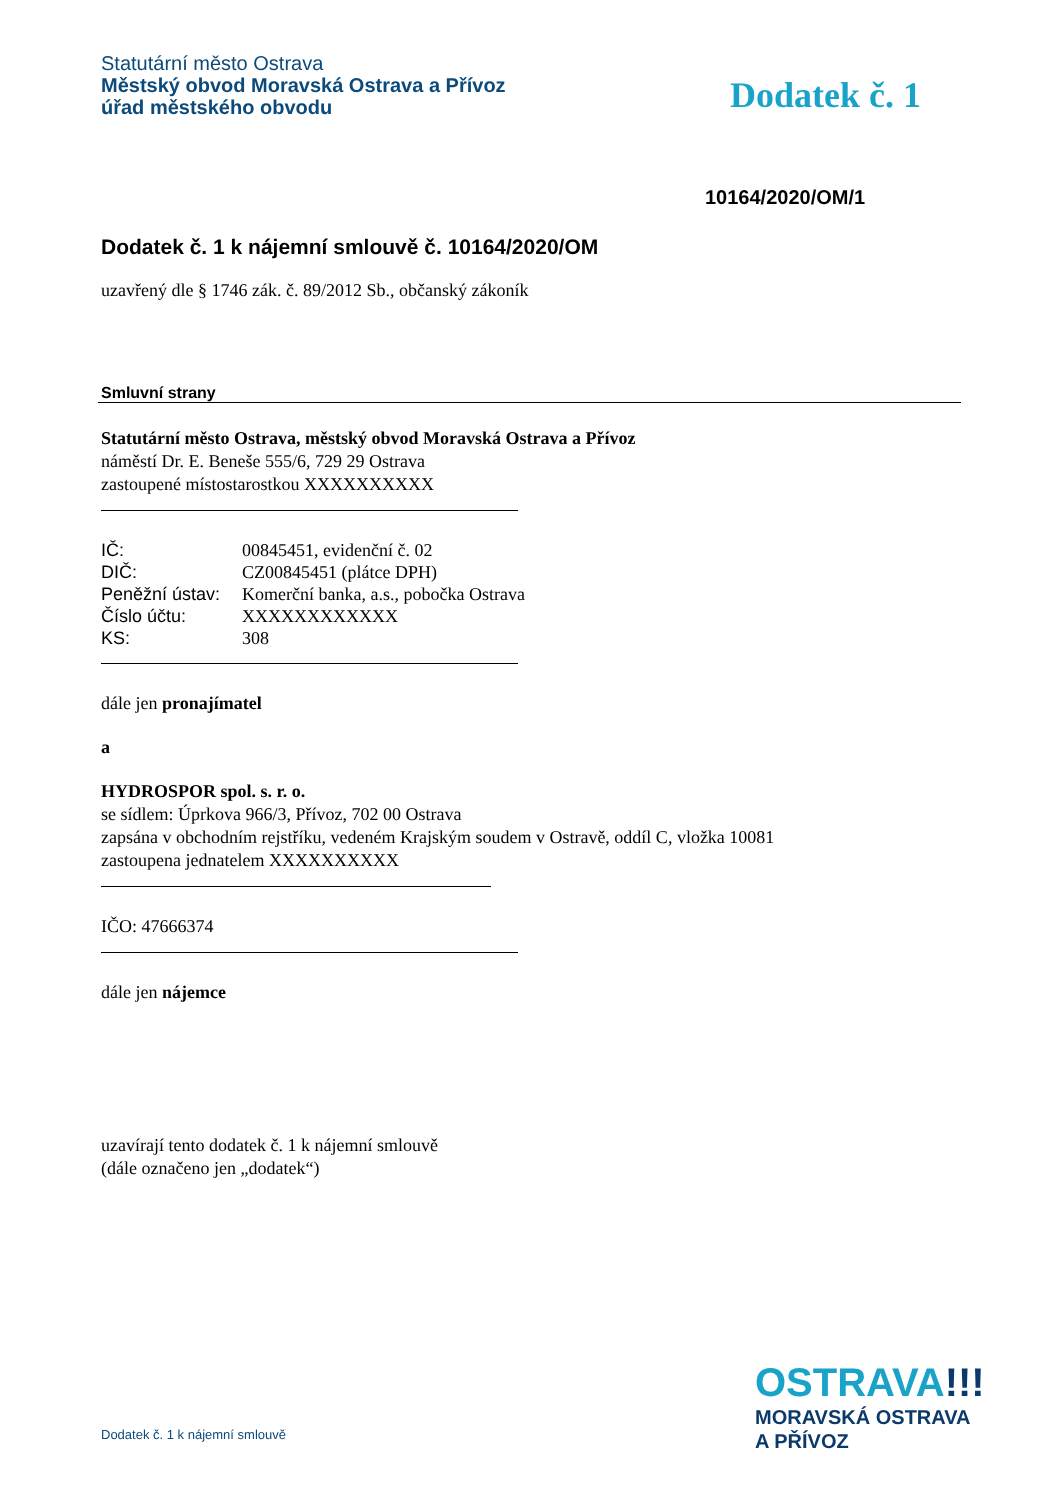Statutární město Ostrava
Městský obvod Moravská Ostrava a Přívoz
úřad městského obvodu
Dodatek č. 1
10164/2020/OM/1
Dodatek č. 1 k nájemní smlouvě č. 10164/2020/OM
uzavřený dle § 1746 zák. č. 89/2012 Sb., občanský zákoník
Smluvní strany
Statutární město Ostrava, městský obvod Moravská Ostrava a Přívoz
náměstí Dr. E. Beneše 555/6, 729 29 Ostrava
zastoupené místostarostkou XXXXXXXXXX
| IČ: | 00845451, evidenční č. 02 |
| DIČ: | CZ00845451 (plátce DPH) |
| Peněžní ústav: | Komerční banka, a.s., pobočka Ostrava |
| Číslo účtu: | XXXXXXXXXXXX |
| KS: | 308 |
dále jen pronajímatel
a
HYDROSPOR spol. s. r. o.
se sídlem: Úprkova 966/3, Přívoz, 702 00 Ostrava
zapsána v obchodním rejstříku, vedeném Krajským soudem v Ostravě, oddíl C, vložka 10081
zastoupena jednatelem XXXXXXXXXX
IČO: 47666374
dále jen nájemce
uzavírají tento dodatek č. 1 k nájemní smlouvě
(dále označeno jen „dodatek“)
Dodatek č. 1 k nájemní smlouvě
OSTRAVA!!!
MORAVSKÁ OSTRAVA
A PŘÍVOZ